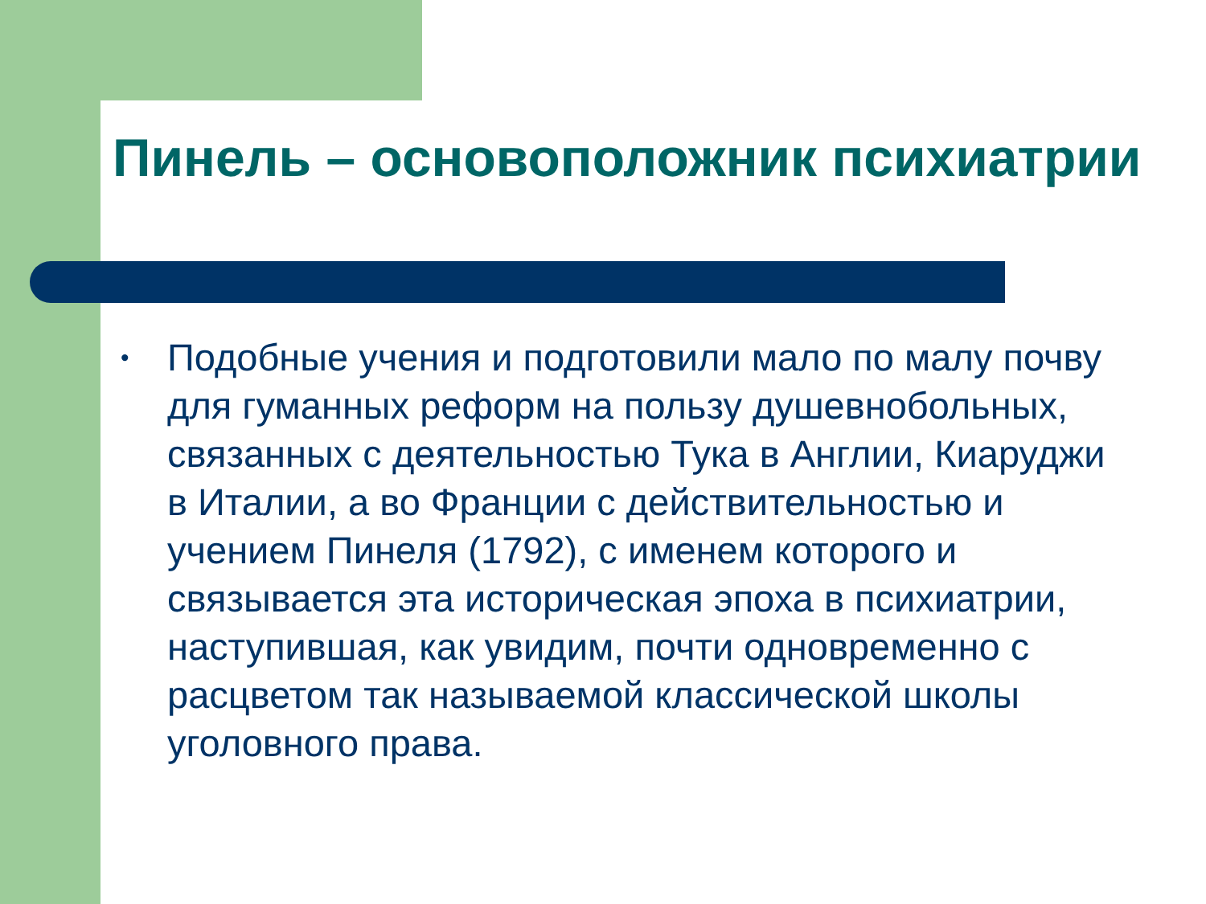Пинель – основоположник психиатрии
• Подобные учения и подготовили мало по малу почву для гуманных реформ на пользу душевнобольных, связанных с деятельностью Тука в Англии, Киаруджи в Италии, а во Франции с действительностью и учением Пинеля (1792), с именем которого и связывается эта историческая эпоха в психиатрии, наступившая, как увидим, почти одновременно с расцветом так называемой классической школы уголовного права.